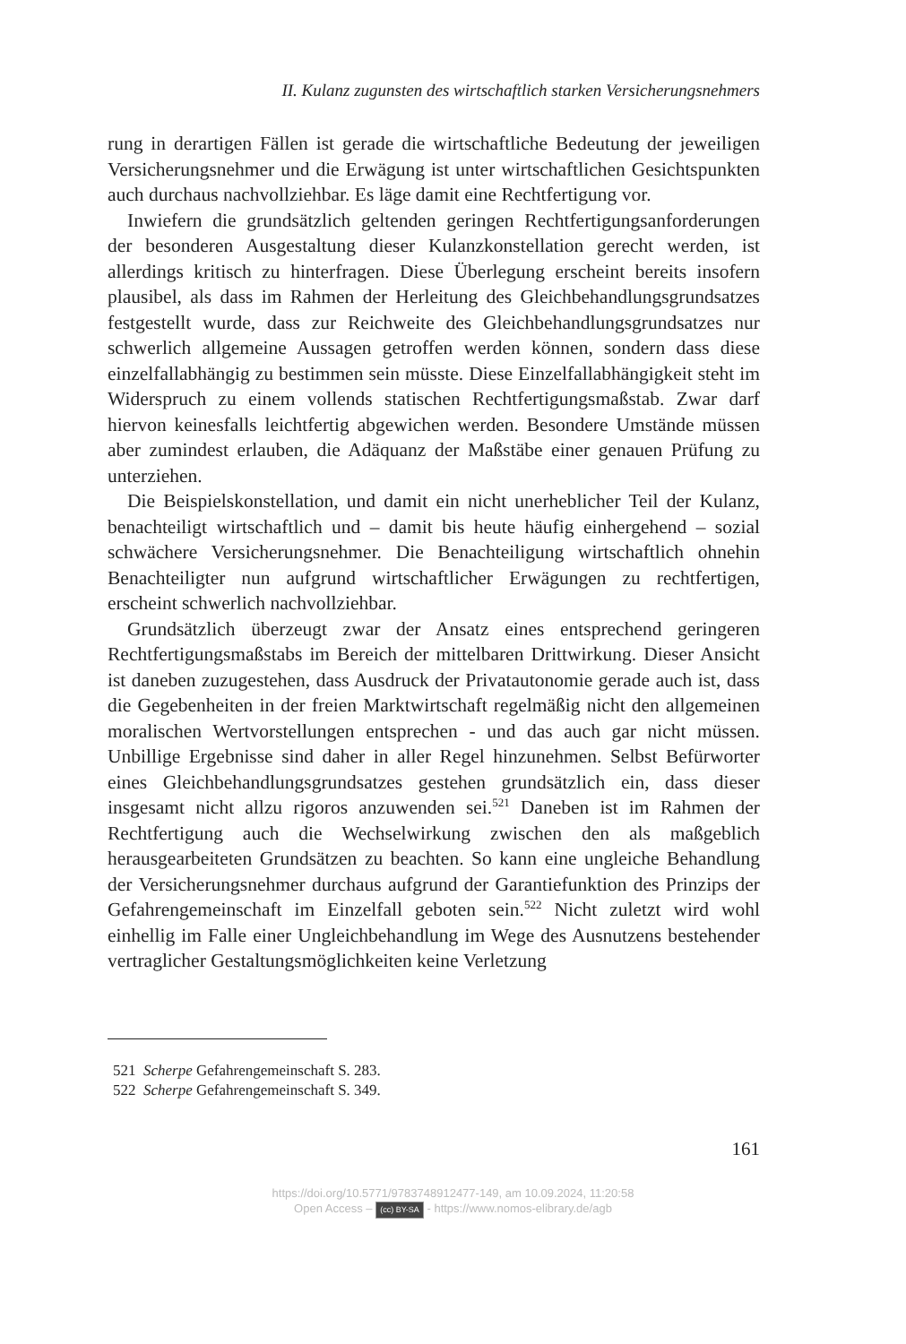II. Kulanz zugunsten des wirtschaftlich starken Versicherungsnehmers
rung in derartigen Fällen ist gerade die wirtschaftliche Bedeutung der jeweiligen Versicherungsnehmer und die Erwägung ist unter wirtschaftlichen Gesichtspunkten auch durchaus nachvollziehbar. Es läge damit eine Rechtfertigung vor.
Inwiefern die grundsätzlich geltenden geringen Rechtfertigungsanforderungen der besonderen Ausgestaltung dieser Kulanzkonstellation gerecht werden, ist allerdings kritisch zu hinterfragen. Diese Überlegung erscheint bereits insofern plausibel, als dass im Rahmen der Herleitung des Gleichbehandlungsgrundsatzes festgestellt wurde, dass zur Reichweite des Gleichbehandlungsgrundsatzes nur schwerlich allgemeine Aussagen getroffen werden können, sondern dass diese einzelfallabhängig zu bestimmen sein müsste. Diese Einzelfallabhängigkeit steht im Widerspruch zu einem vollends statischen Rechtfertigungsmaßstab. Zwar darf hiervon keinesfalls leichtfertig abgewichen werden. Besondere Umstände müssen aber zumindest erlauben, die Adäquanz der Maßstäbe einer genauen Prüfung zu unterziehen.
Die Beispielskonstellation, und damit ein nicht unerheblicher Teil der Kulanz, benachteiligt wirtschaftlich und – damit bis heute häufig einhergehend – sozial schwächere Versicherungsnehmer. Die Benachteiligung wirtschaftlich ohnehin Benachteiligter nun aufgrund wirtschaftlicher Erwägungen zu rechtfertigen, erscheint schwerlich nachvollziehbar.
Grundsätzlich überzeugt zwar der Ansatz eines entsprechend geringeren Rechtfertigungsmaßstabs im Bereich der mittelbaren Drittwirkung. Dieser Ansicht ist daneben zuzugestehen, dass Ausdruck der Privatautonomie gerade auch ist, dass die Gegebenheiten in der freien Marktwirtschaft regelmäßig nicht den allgemeinen moralischen Wertvorstellungen entsprechen - und das auch gar nicht müssen. Unbillige Ergebnisse sind daher in aller Regel hinzunehmen. Selbst Befürworter eines Gleichbehandlungsgrundsatzes gestehen grundsätzlich ein, dass dieser insgesamt nicht allzu rigoros anzuwenden sei.<sup>521</sup> Daneben ist im Rahmen der Rechtfertigung auch die Wechselwirkung zwischen den als maßgeblich herausgearbeiteten Grundsätzen zu beachten. So kann eine ungleiche Behandlung der Versicherungsnehmer durchaus aufgrund der Garantiefunktion des Prinzips der Gefahrengemeinschaft im Einzelfall geboten sein.<sup>522</sup> Nicht zuletzt wird wohl einhellig im Falle einer Ungleichbehandlung im Wege des Ausnutzens bestehender vertraglicher Gestaltungsmöglichkeiten keine Verletzung
521 Scherpe Gefahrengemeinschaft S. 283.
522 Scherpe Gefahrengemeinschaft S. 349.
161
https://doi.org/10.5771/9783748912477-149, am 10.09.2024, 11:20:58
Open Access – (cc) BY-SA - https://www.nomos-elibrary.de/agb